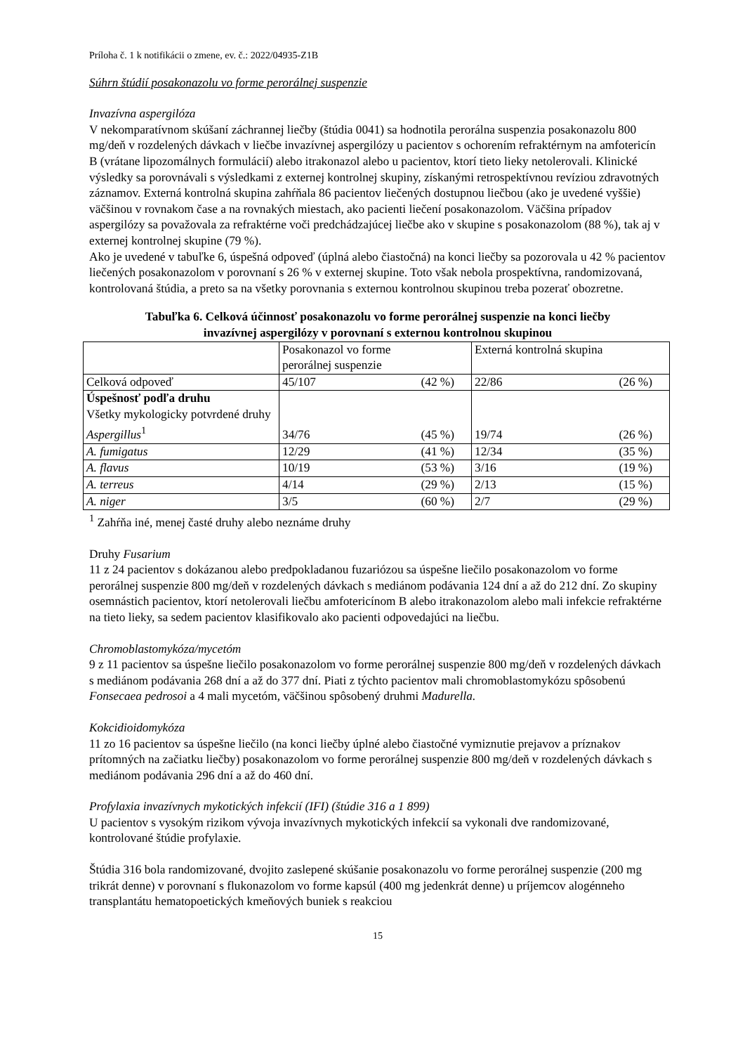Príloha č. 1 k notifikácii o zmene, ev. č.: 2022/04935-Z1B
Súhrn štúdií posakonazolu vo forme perorálnej suspenzie
Invazívna aspergilóza
V nekomparatívnom skúšaní záchrannej liečby (štúdia 0041) sa hodnotila perorálna suspenzia posakonazolu 800 mg/deň v rozdelených dávkach v liečbe invazívnej aspergilózy u pacientov s ochorením refraktérnym na amfotericín B (vrátane lipozomálnych formulácií) alebo itrakonazol alebo u pacientov, ktorí tieto lieky netolerovali. Klinické výsledky sa porovnávali s výsledkami z externej kontrolnej skupiny, získanými retrospektívnou revíziou zdravotných záznamov. Externá kontrolná skupina zahŕňala 86 pacientov liečených dostupnou liečbou (ako je uvedené vyššie) väčšinou v rovnakom čase a na rovnakých miestach, ako pacienti liečení posakonazolom. Väčšina prípadov aspergilózy sa považovala za refraktérne voči predchádzajúcej liečbe ako v skupine s posakonazolom (88 %), tak aj v externej kontrolnej skupine (79 %).
Ako je uvedené v tabuľke 6, úspešná odpoveď (úplná alebo čiastočná) na konci liečby sa pozorovala u 42 % pacientov liečených posakonazolom v porovnaní s 26 % v externej skupine. Toto však nebola prospektívna, randomizovaná, kontrolovaná štúdia, a preto sa na všetky porovnania s externou kontrolnou skupinou treba pozerať obozretne.
Tabuľka 6. Celková účinnosť posakonazolu vo forme perorálnej suspenzie na konci liečby
invazívnej aspergilózy v porovnaní s externou kontrolnou skupinou
| | Posakonazol vo forme perorálnej suspenzie | Externá kontrolná skupina |
| Celková odpoveď | 45/107 (42 %) | 22/86 (26 %) |
| Úspešnosť podľa druhu Všetky mykologicky potvrdené druhy Aspergillus<sup>1</sup> | 34/76 (45 %) | 19/74 (26 %) |
| A. fumigatus | 12/29 (41 %) | 12/34 (35 %) |
| A. flavus | 10/19 (53 %) | 3/16 (19 %) |
| A. terreus | 4/14 (29 %) | 2/13 (15 %) |
| A. niger | 3/5 (60 %) | 2/7 (29 %) |
<sup>1</sup> Zahŕňa iné, menej časté druhy alebo neznáme druhy
Druhy Fusarium
11 z 24 pacientov s dokázanou alebo predpokladanou fuzariózou sa úspešne liečilo posakonazolom vo forme perorálnej suspenzie 800 mg/deň v rozdelených dávkach s mediánom podávania 124 dní a až do 212 dní. Zo skupiny osemnástich pacientov, ktorí netolerovali liečbu amfotericínom B alebo itrakonazolom alebo mali infekcie refraktérne na tieto lieky, sa sedem pacientov klasifikovalo ako pacienti odpovedajúci na liečbu.
Chromoblastomykóza/mycetóm
9 z 11 pacientov sa úspešne liečilo posakonazolom vo forme perorálnej suspenzie 800 mg/deň v rozdelených dávkach s mediánom podávania 268 dní a až do 377 dní. Piati z týchto pacientov mali chromoblastomykózu spôsobenú Fonsecaea pedrosoi a 4 mali mycetóm, väčšinou spôsobený druhmi Madurella.
Kokcidioidomykóza
11 zo 16 pacientov sa úspešne liečilo (na konci liečby úplné alebo čiastočné vymiznutie prejavov a príznakov prítomných na začiatku liečby) posakonazolom vo forme perorálnej suspenzie 800 mg/deň v rozdelených dávkach s mediánom podávania 296 dní a až do 460 dní.
Profylaxia invazívnych mykotických infekcií (IFI) (štúdie 316 a 1 899)
U pacientov s vysokým rizikom vývoja invazívnych mykotických infekcií sa vykonali dve randomizované, kontrolované štúdie profylaxie.
Štúdia 316 bola randomizované, dvojito zaslepené skúšanie posakonazolu vo forme perorálnej suspenzie (200 mg trikrát denne) v porovnaní s flukonazolom vo forme kapsúl (400 mg jedenkrát denne) u príjemcov alogénneho transplantátu hematopoetických kmeňových buniek s reakciou
15